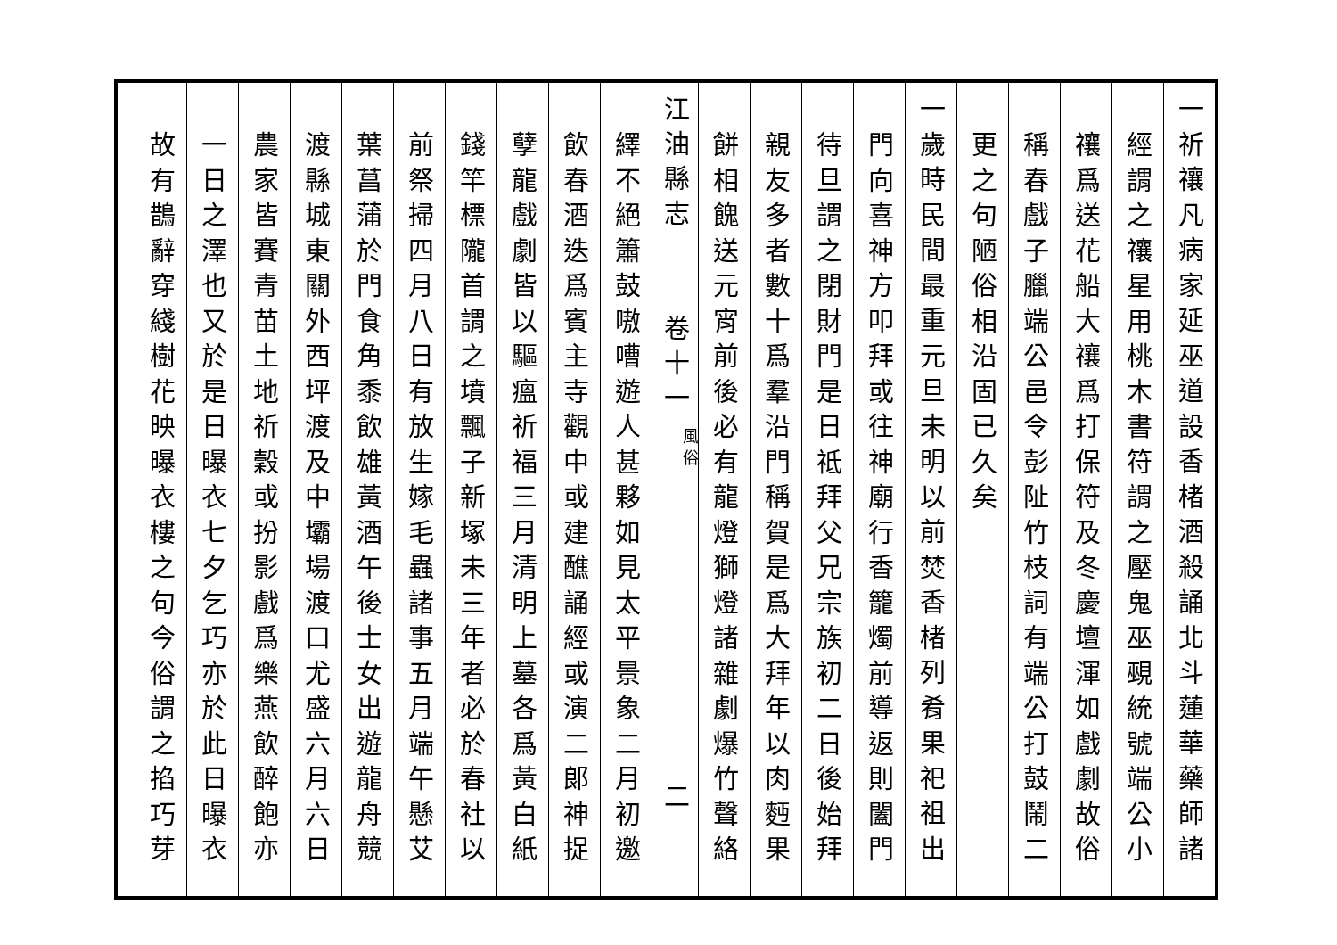一祈禳凡病家延巫道設香楮酒殺誦北斗蓮華藥師諸
經謂之禳星用桃木書符謂之壓鬼巫覡統號端公小
禳爲送花船大禳爲打保符及冬慶壇渾如戲劇故俗
稱春戲子臘端公邑令彭阯竹枝詞有端公打鼓鬧二
更之句陋俗相沿固已久矣
一歲時民間最重元旦未明以前焚香楮列肴果祀祖出
門向喜神方叩拜或往神廟行香籠燭前導返則闔門
待旦謂之閉財門是日祗拜父兄宗族初二日後始拜
親友多者數十爲羣沿門稱賀是爲大拜年以肉麪果
餅相餽送元宵前後必有龍燈獅燈諸雜劇爆竹聲絡
江油縣志 卷十一 風俗 二
繹不絕簫鼓嗷嘈遊人甚夥如見太平景象二月初邀
飲春酒迭爲賓主寺觀中或建醮誦經或演二郎神捉
孽龍戲劇皆以驅瘟祈福三月清明上墓各爲黃白紙
錢竿標隴首謂之墳飄子新塚未三年者必於春社以
前祭掃四月八日有放生嫁毛蟲諸事五月端午懸艾
葉菖蒲於門食角黍飲雄黃酒午後士女出遊龍舟競
渡縣城東關外西坪渡及中壩場渡口尤盛六月六日
農家皆賽青苗土地祈穀或扮影戲爲樂燕飲醉飽亦
一日之澤也又於是日曝衣七夕乞巧亦於此日曝衣
故有鵲辭穿綫樹花映曝衣樓之句今俗謂之掐巧芽